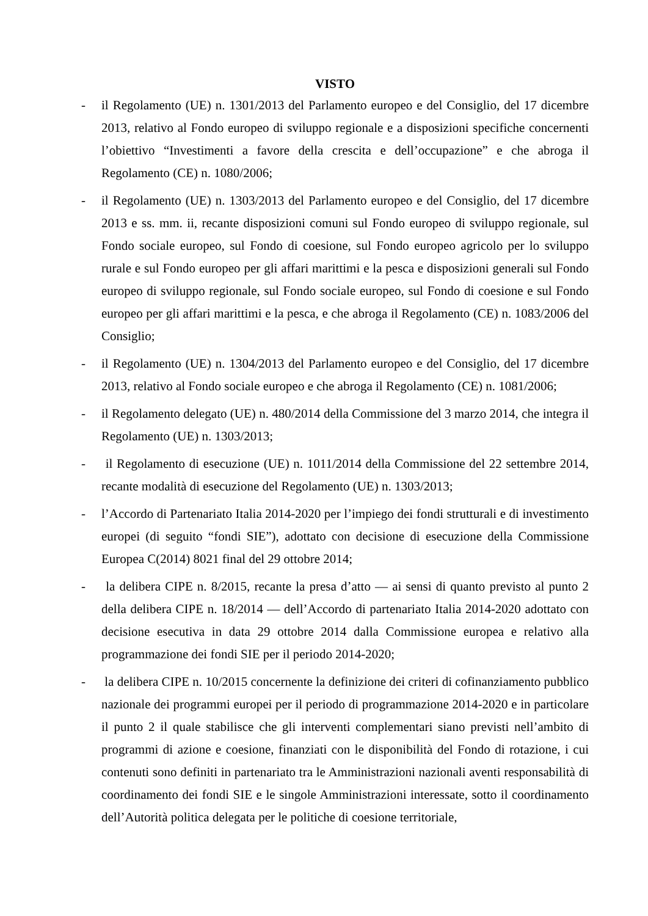VISTO
- il Regolamento (UE) n. 1301/2013 del Parlamento europeo e del Consiglio, del 17 dicembre 2013, relativo al Fondo europeo di sviluppo regionale e a disposizioni specifiche concernenti l’obiettivo “Investimenti a favore della crescita e dell’occupazione” e che abroga il Regolamento (CE) n. 1080/2006;
- il Regolamento (UE) n. 1303/2013 del Parlamento europeo e del Consiglio, del 17 dicembre 2013 e ss. mm. ii, recante disposizioni comuni sul Fondo europeo di sviluppo regionale, sul Fondo sociale europeo, sul Fondo di coesione, sul Fondo europeo agricolo per lo sviluppo rurale e sul Fondo europeo per gli affari marittimi e la pesca e disposizioni generali sul Fondo europeo di sviluppo regionale, sul Fondo sociale europeo, sul Fondo di coesione e sul Fondo europeo per gli affari marittimi e la pesca, e che abroga il Regolamento (CE) n. 1083/2006 del Consiglio;
- il Regolamento (UE) n. 1304/2013 del Parlamento europeo e del Consiglio, del 17 dicembre 2013, relativo al Fondo sociale europeo e che abroga il Regolamento (CE) n. 1081/2006;
- il Regolamento delegato (UE) n. 480/2014 della Commissione del 3 marzo 2014, che integra il Regolamento (UE) n. 1303/2013;
- il Regolamento di esecuzione (UE) n. 1011/2014 della Commissione del 22 settembre 2014, recante modalità di esecuzione del Regolamento (UE) n. 1303/2013;
- l’Accordo di Partenariato Italia 2014-2020 per l’impiego dei fondi strutturali e di investimento europei (di seguito “fondi SIE”), adottato con decisione di esecuzione della Commissione Europea C(2014) 8021 final del 29 ottobre 2014;
- la delibera CIPE n. 8/2015, recante la presa d’atto — ai sensi di quanto previsto al punto 2 della delibera CIPE n. 18/2014 — dell’Accordo di partenariato Italia 2014-2020 adottato con decisione esecutiva in data 29 ottobre 2014 dalla Commissione europea e relativo alla programmazione dei fondi SIE per il periodo 2014-2020;
- la delibera CIPE n. 10/2015 concernente la definizione dei criteri di cofinanziamento pubblico nazionale dei programmi europei per il periodo di programmazione 2014-2020 e in particolare il punto 2 il quale stabilisce che gli interventi complementari siano previsti nell’ambito di programmi di azione e coesione, finanziati con le disponibilità del Fondo di rotazione, i cui contenuti sono definiti in partenariato tra le Amministrazioni nazionali aventi responsabilità di coordinamento dei fondi SIE e le singole Amministrazioni interessate, sotto il coordinamento dell’Autorità politica delegata per le politiche di coesione territoriale,